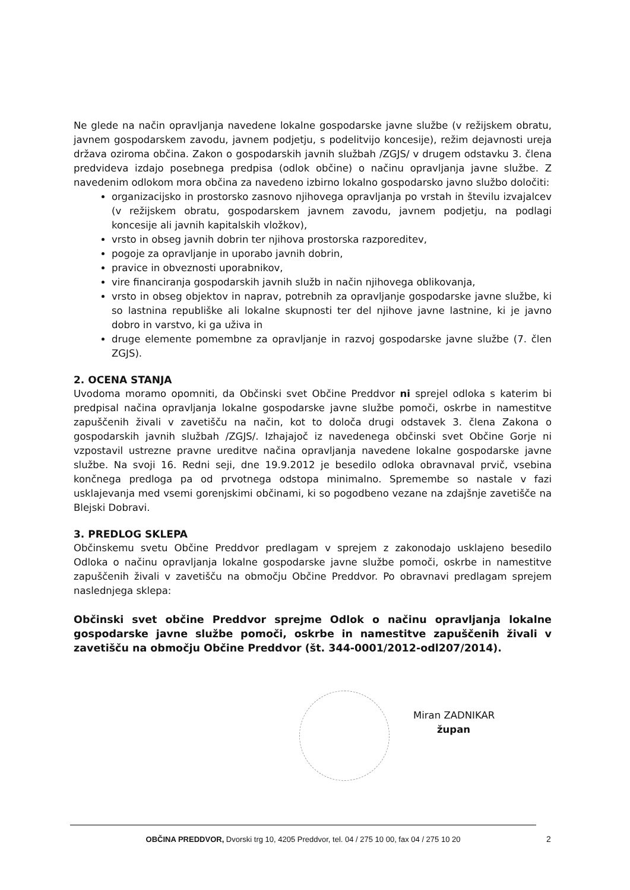Ne glede na način opravljanja navedene lokalne gospodarske javne službe (v režijskem obratu, javnem gospodarskem zavodu, javnem podjetju, s podelitvijo koncesije), režim dejavnosti ureja država oziroma občina. Zakon o gospodarskih javnih službah /ZGJS/ v drugem odstavku 3. člena predvideva izdajo posebnega predpisa (odlok občine) o načinu opravljanja javne službe. Z navedenim odlokom mora občina za navedeno izbirno lokalno gospodarsko javno službo določiti:
organizacijsko in prostorsko zasnovo njihovega opravljanja po vrstah in številu izvajalcev (v režijskem obratu, gospodarskem javnem zavodu, javnem podjetju, na podlagi koncesije ali javnih kapitalskih vložkov),
vrsto in obseg javnih dobrin ter njihova prostorska razporeditev,
pogoje za opravljanje in uporabo javnih dobrin,
pravice in obveznosti uporabnikov,
vire financiranja gospodarskih javnih služb in način njihovega oblikovanja,
vrsto in obseg objektov in naprav, potrebnih za opravljanje gospodarske javne službe, ki so lastnina republiške ali lokalne skupnosti ter del njihove javne lastnine, ki je javno dobro in varstvo, ki ga uživa in
druge elemente pomembne za opravljanje in razvoj gospodarske javne službe (7. člen ZGJS).
2. OCENA STANJA
Uvodoma moramo opomniti, da Občinski svet Občine Preddvor ni sprejel odloka s katerim bi predpisal načina opravljanja lokalne gospodarske javne službe pomoči, oskrbe in namestitve zapuščenih živali v zavetišču na način, kot to določa drugi odstavek 3. člena Zakona o gospodarskih javnih službah /ZGJS/. Izhajajoč iz navedenega občinski svet Občine Gorje ni vzpostavil ustrezne pravne ureditve načina opravljanja navedene lokalne gospodarske javne službe. Na svoji 16. Redni seji, dne 19.9.2012 je besedilo odloka obravnaval prvič, vsebina končnega predloga pa od prvotnega odstopa minimalno. Spremembe so nastale v fazi usklajevanja med vsemi gorenjskimi občinami, ki so pogodbeno vezane na zdajšnje zavetišče na Blejski Dobravi.
3. PREDLOG SKLEPA
Občinskemu svetu Občine Preddvor predlagam v sprejem z zakonodajo usklajeno besedilo Odloka o načinu opravljanja lokalne gospodarske javne službe pomoči, oskrbe in namestitve zapuščenih živali v zavetišču na območju Občine Preddvor. Po obravnavi predlagam sprejem naslednjega sklepa:
Občinski svet občine Preddvor sprejme Odlok o načinu opravljanja lokalne gospodarske javne službe pomoči, oskrbe in namestitve zapuščenih živali v zavetišču na območju Občine Preddvor (št. 344-0001/2012-odl207/2014).
Miran ZADNIKAR
župan
OBČINA PREDDVOR, Dvorski trg 10, 4205 Preddvor, tel. 04 / 275 10 00, fax 04 / 275 10 20
2